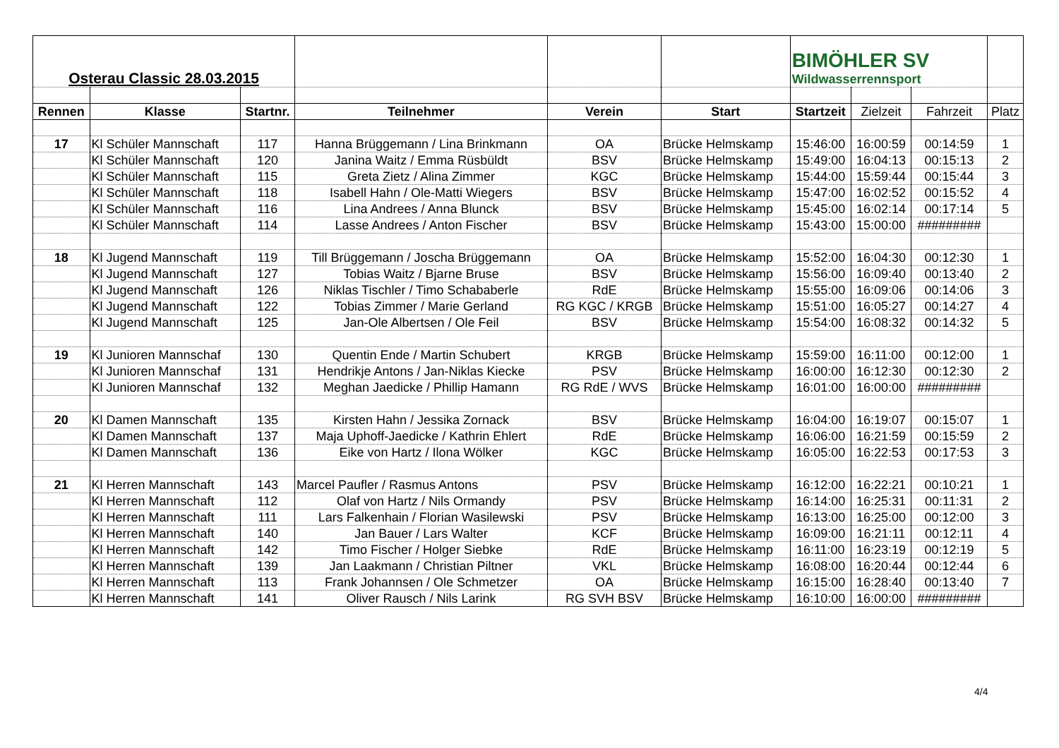| Osterau Classic 28.03.2015 | | | | | | BIMÖHLER SV Wildwasserrennsport | | | |
| Rennen | Klasse | Startnr. | Teilnehmer | Verein | Start | Startzeit | Zielzeit | Fahrzeit | Platz |
| 17 | Kl Schüler Mannschaft | 117 | Hanna Brüggemann / Lina Brinkmann | OA | Brücke Helmskamp | 15:46:00 | 16:00:59 | 00:14:59 | 1 |
| | Kl Schüler Mannschaft | 120 | Janina Waitz / Emma Rüsbüldt | BSV | Brücke Helmskamp | 15:49:00 | 16:04:13 | 00:15:13 | 2 |
| | Kl Schüler Mannschaft | 115 | Greta Zietz / Alina Zimmer | KGC | Brücke Helmskamp | 15:44:00 | 15:59:44 | 00:15:44 | 3 |
| | Kl Schüler Mannschaft | 118 | Isabell Hahn / Ole-Matti Wiegers | BSV | Brücke Helmskamp | 15:47:00 | 16:02:52 | 00:15:52 | 4 |
| | Kl Schüler Mannschaft | 116 | Lina Andrees / Anna Blunck | BSV | Brücke Helmskamp | 15:45:00 | 16:02:14 | 00:17:14 | 5 |
| | Kl Schüler Mannschaft | 114 | Lasse Andrees / Anton Fischer | BSV | Brücke Helmskamp | 15:43:00 | 15:00:00 | ######### | |
| 18 | Kl Jugend Mannschaft | 119 | Till Brüggemann / Joscha Brüggemann | OA | Brücke Helmskamp | 15:52:00 | 16:04:30 | 00:12:30 | 1 |
| | Kl Jugend Mannschaft | 127 | Tobias Waitz / Bjarne Bruse | BSV | Brücke Helmskamp | 15:56:00 | 16:09:40 | 00:13:40 | 2 |
| | Kl Jugend Mannschaft | 126 | Niklas Tischler / Timo Schababerle | RdE | Brücke Helmskamp | 15:55:00 | 16:09:06 | 00:14:06 | 3 |
| | Kl Jugend Mannschaft | 122 | Tobias Zimmer / Marie Gerland | RG KGC / KRGB | Brücke Helmskamp | 15:51:00 | 16:05:27 | 00:14:27 | 4 |
| | Kl Jugend Mannschaft | 125 | Jan-Ole Albertsen / Ole Feil | BSV | Brücke Helmskamp | 15:54:00 | 16:08:32 | 00:14:32 | 5 |
| 19 | Kl Junioren Mannschaf | 130 | Quentin Ende / Martin Schubert | KRGB | Brücke Helmskamp | 15:59:00 | 16:11:00 | 00:12:00 | 1 |
| | Kl Junioren Mannschaf | 131 | Hendrikje Antons / Jan-Niklas Kiecke | PSV | Brücke Helmskamp | 16:00:00 | 16:12:30 | 00:12:30 | 2 |
| | Kl Junioren Mannschaf | 132 | Meghan Jaedicke / Phillip Hamann | RG RdE / WVS | Brücke Helmskamp | 16:01:00 | 16:00:00 | ######### | |
| 20 | Kl Damen Mannschaft | 135 | Kirsten Hahn / Jessika Zornack | BSV | Brücke Helmskamp | 16:04:00 | 16:19:07 | 00:15:07 | 1 |
| | Kl Damen Mannschaft | 137 | Maja Uphoff-Jaedicke / Kathrin Ehlert | RdE | Brücke Helmskamp | 16:06:00 | 16:21:59 | 00:15:59 | 2 |
| | Kl Damen Mannschaft | 136 | Eike von Hartz / Ilona Wölker | KGC | Brücke Helmskamp | 16:05:00 | 16:22:53 | 00:17:53 | 3 |
| 21 | Kl Herren Mannschaft | 143 | Marcel Paufler / Rasmus Antons | PSV | Brücke Helmskamp | 16:12:00 | 16:22:21 | 00:10:21 | 1 |
| | Kl Herren Mannschaft | 112 | Olaf von Hartz / Nils Ormandy | PSV | Brücke Helmskamp | 16:14:00 | 16:25:31 | 00:11:31 | 2 |
| | Kl Herren Mannschaft | 111 | Lars Falkenhain / Florian Wasilewski | PSV | Brücke Helmskamp | 16:13:00 | 16:25:00 | 00:12:00 | 3 |
| | Kl Herren Mannschaft | 140 | Jan Bauer / Lars Walter | KCF | Brücke Helmskamp | 16:09:00 | 16:21:11 | 00:12:11 | 4 |
| | Kl Herren Mannschaft | 142 | Timo Fischer / Holger Siebke | RdE | Brücke Helmskamp | 16:11:00 | 16:23:19 | 00:12:19 | 5 |
| | Kl Herren Mannschaft | 139 | Jan Laakmann / Christian Piltner | VKL | Brücke Helmskamp | 16:08:00 | 16:20:44 | 00:12:44 | 6 |
| | Kl Herren Mannschaft | 113 | Frank Johannsen / Ole Schmetzer | OA | Brücke Helmskamp | 16:15:00 | 16:28:40 | 00:13:40 | 7 |
| | Kl Herren Mannschaft | 141 | Oliver Rausch / Nils Larink | RG SVH BSV | Brücke Helmskamp | 16:10:00 | 16:00:00 | ######### | |
4/4